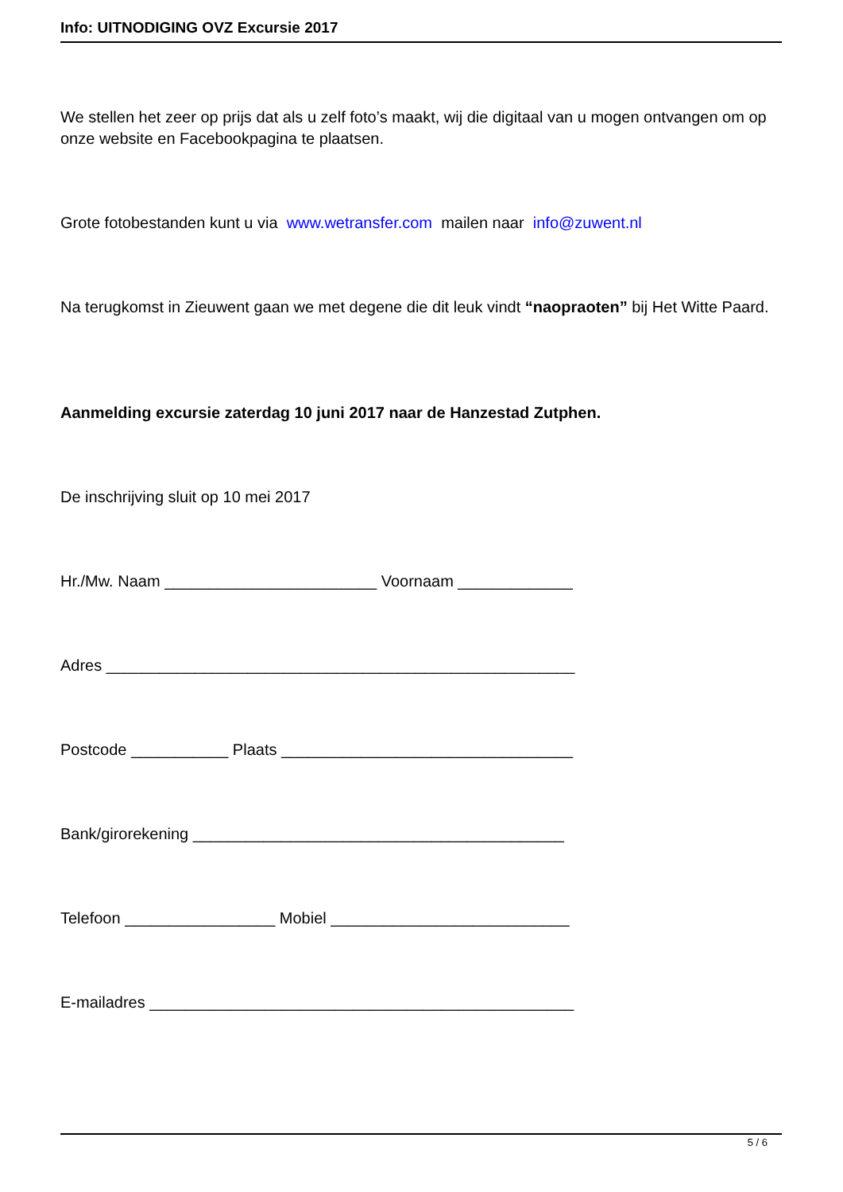Info: UITNODIGING OVZ Excursie 2017
We stellen het zeer op prijs dat als u zelf foto’s maakt, wij die digitaal van u mogen ontvangen om op onze website en Facebookpagina te plaatsen.
Grote fotobestanden kunt u via www.wetransfer.com mailen naar info@zuwent.nl
Na terugkomst in Zieuwent gaan we met degene die dit leuk vindt “naopraoten” bij Het Witte Paard.
Aanmelding excursie zaterdag 10 juni 2017 naar de Hanzestad Zutphen.
De inschrijving sluit op 10 mei 2017
Hr./Mw. Naam ________________________ Voornaam _____________
Adres _____________________________________________________
Postcode ___________ Plaats _________________________________
Bank/girorekening __________________________________________
Telefoon _________________ Mobiel ___________________________
E-mailadres ________________________________________________
5 / 6